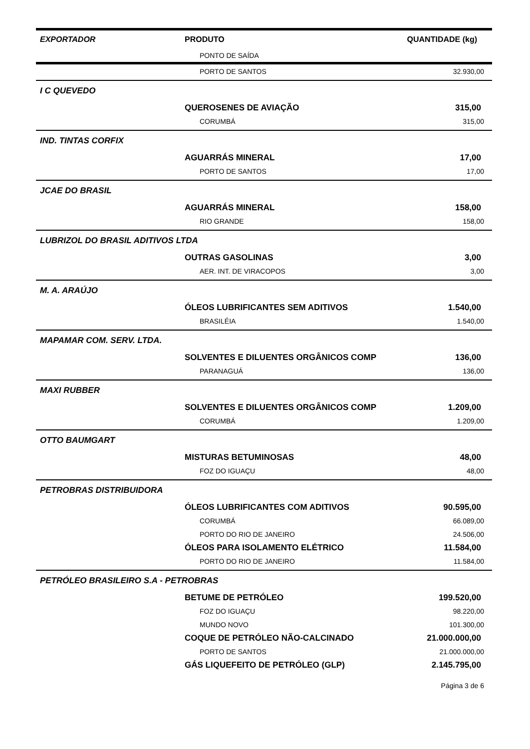| EXPORTADOR | PRODUTO | QUANTIDADE (kg) |
| --- | --- | --- |
| | PONTO DE SAÍDA | |
| | PORTO DE SANTOS | 32.930,00 |
| I C QUEVEDO | | |
| | QUEROSENES DE AVIAÇÃO | 315,00 |
| | CORUMBÁ | 315,00 |
| IND. TINTAS CORFIX | | |
| | AGUARRÁS MINERAL | 17,00 |
| | PORTO DE SANTOS | 17,00 |
| JCAE DO BRASIL | | |
| | AGUARRÁS MINERAL | 158,00 |
| | RIO GRANDE | 158,00 |
| LUBRIZOL DO BRASIL ADITIVOS LTDA | | |
| | OUTRAS GASOLINAS | 3,00 |
| | AER. INT. DE VIRACOPOS | 3,00 |
| M. A. ARAÚJO | | |
| | ÓLEOS LUBRIFICANTES SEM ADITIVOS | 1.540,00 |
| | BRASILÉIA | 1.540,00 |
| MAPAMAR COM. SERV. LTDA. | | |
| | SOLVENTES E DILUENTES ORGÂNICOS COMP | 136,00 |
| | PARANAGUÁ | 136,00 |
| MAXI RUBBER | | |
| | SOLVENTES E DILUENTES ORGÂNICOS COMP | 1.209,00 |
| | CORUMBÁ | 1.209,00 |
| OTTO BAUMGART | | |
| | MISTURAS BETUMINOSAS | 48,00 |
| | FOZ DO IGUAÇU | 48,00 |
| PETROBRAS DISTRIBUIDORA | | |
| | ÓLEOS LUBRIFICANTES COM ADITIVOS | 90.595,00 |
| | CORUMBÁ | 66.089,00 |
| | PORTO DO RIO DE JANEIRO | 24.506,00 |
| | ÓLEOS PARA ISOLAMENTO ELÉTRICO | 11.584,00 |
| | PORTO DO RIO DE JANEIRO | 11.584,00 |
| PETRÓLEO BRASILEIRO S.A - PETROBRAS | | |
| | BETUME DE PETRÓLEO | 199.520,00 |
| | FOZ DO IGUAÇU | 98.220,00 |
| | MUNDO NOVO | 101.300,00 |
| | COQUE DE PETRÓLEO NÃO-CALCINADO | 21.000.000,00 |
| | PORTO DE SANTOS | 21.000.000,00 |
| | GÁS LIQUEFEITO DE PETRÓLEO (GLP) | 2.145.795,00 |
Página 3 de 6